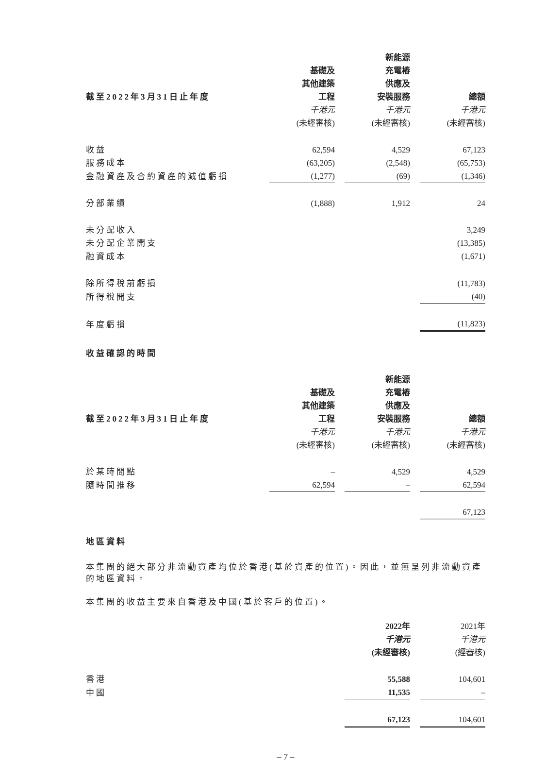| | | | 新能源 | | |
| --- | --- | --- | --- | --- | --- |
| | 基礎及 | | 充電樁 | | |
| | 其他建築 | | 供應及 | | |
| 截至2022年3月31日止年度 | 工程 | | 安裝服務 | | 總額 |
| | 千港元 | | 千港元 | | 千港元 |
| | (未經審核) | | (未經審核) | | (未經審核) |
| 收益 | 62,594 | | 4,529 | | 67,123 |
| 服務成本 | (63,205) | | (2,548) | | (65,753) |
| 金融資產及合約資產的減值虧損 | (1,277) | | (69) | | (1,346) |
| 分部業績 | (1,888) | | 1,912 | | 24 |
| 未分配收入 | | | | | 3,249 |
| 未分配企業開支 | | | | | (13,385) |
| 融資成本 | | | | | (1,671) |
| 除所得稅前虧損 | | | | | (11,783) |
| 所得稅開支 | | | | | (40) |
| 年度虧損 | | | | | (11,823) |
收益確認的時間
| | | | 新能源 | | |
| --- | --- | --- | --- | --- | --- |
| | 基礎及 | | 充電樁 | | |
| | 其他建築 | | 供應及 | | |
| 截至2022年3月31日止年度 | 工程 | | 安裝服務 | | 總額 |
| | 千港元 | | 千港元 | | 千港元 |
| | (未經審核) | | (未經審核) | | (未經審核) |
| 於某時間點 | – | | 4,529 | | 4,529 |
| 隨時間推移 | 62,594 | | – | | 62,594 |
| | | | | | 67,123 |
地區資料
本集團的絕大部分非流動資產均位於香港(基於資產的位置)。因此，並無呈列非流動資產的地區資料。
本集團的收益主要來自香港及中國(基於客戶的位置)。
| | 2022年 | | 2021年 |
| | 千港元 | | 千港元 |
| | (未經審核) | | (經審核) |
| 香港 | 55,588 | | 104,601 |
| 中國 | 11,535 | | – |
| | 67,123 | | 104,601 |
– 7 –